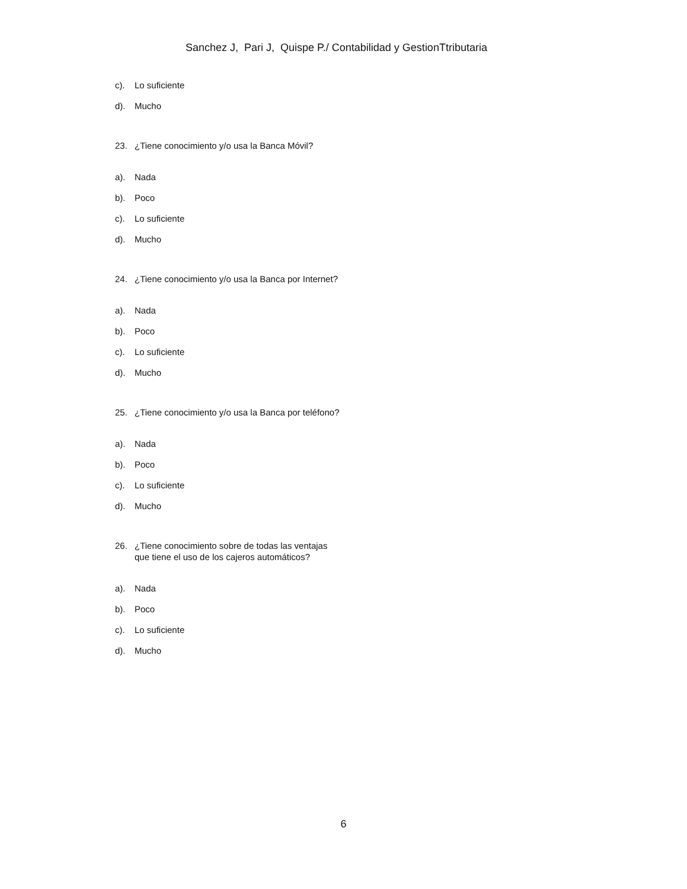Sanchez J, Pari J, Quispe P./ Contabilidad y GestionTtributaria
c). Lo suficiente
d). Mucho
23. ¿Tiene conocimiento y/o usa la Banca Móvil?
a). Nada
b). Poco
c). Lo suficiente
d). Mucho
24. ¿Tiene conocimiento y/o usa la Banca por Internet?
a). Nada
b). Poco
c). Lo suficiente
d). Mucho
25. ¿Tiene conocimiento y/o usa la Banca por teléfono?
a). Nada
b). Poco
c). Lo suficiente
d). Mucho
26. ¿Tiene conocimiento sobre de todas las ventajas que tiene el uso de los cajeros automáticos?
a). Nada
b). Poco
c). Lo suficiente
d). Mucho
6